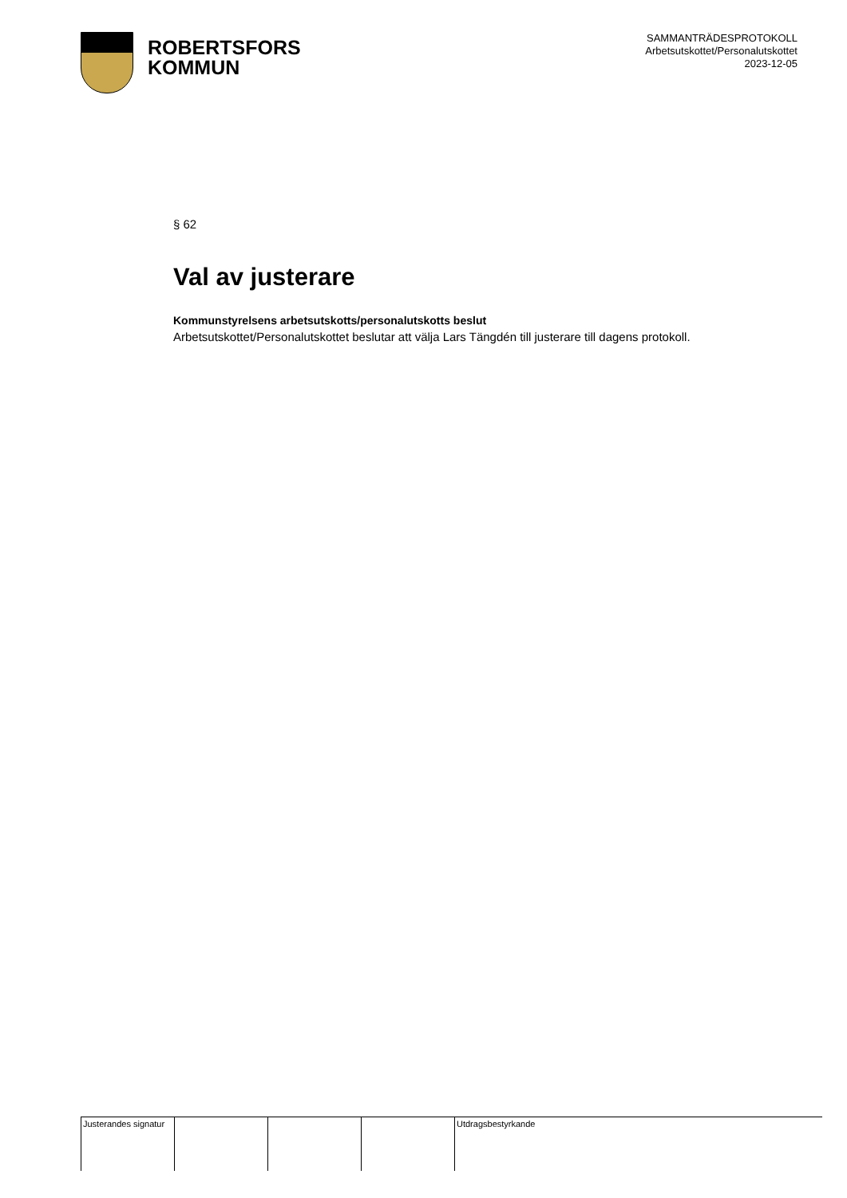ROBERTSFORS
KOMMUN
SAMMANTRÄDESPROTOKOLL
Arbetsutskottet/Personalutskottet
2023-12-05
§ 62
Val av justerare
Kommunstyrelsens arbetsutskotts/personalutskotts beslut
Arbetsutskottet/Personalutskottet beslutar att välja Lars Tängdén till justerare till dagens protokoll.
| Justerandes signatur | | | | Utdragsbestyrkande |